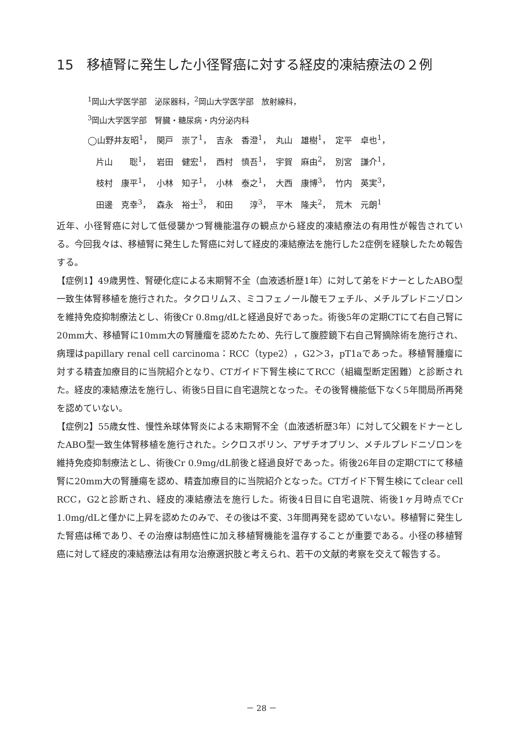15　移植腎に発生した小径腎癌に対する経皮的凍結療法の２例
<sup>1</sup> 岡山大学医学部　泌尿器科，<sup>2</sup>岡山大学医学部　放射線科，
<sup>3</sup> 岡山大学医学部　腎臓・糖尿病・内分泌内科
| ◯山野井友昭<sup>1</sup>， | 関戸 崇了<sup>1</sup>， | 吉永 香澄<sup>1</sup>， | 丸山 雄樹<sup>1</sup>， | 定平 卓也<sup>1</sup>， |
| 片山 聡<sup>1</sup>， | 岩田 健宏<sup>1</sup>， | 西村 慎吾<sup>1</sup>， | 宇賀 麻由<sup>2</sup>， | 別宮 謙介<sup>1</sup>， |
| 枝村 康平<sup>1</sup>， | 小林 知子<sup>1</sup>， | 小林 泰之<sup>1</sup>， | 大西 康博<sup>3</sup>， | 竹内 英実<sup>3</sup>， |
| 田邊 克幸<sup>3</sup>， | 森永 裕士<sup>3</sup>， | 和田 淳<sup>3</sup>， | 平木 隆夫<sup>2</sup>， | 荒木 元朗<sup>1</sup> |
近年、小径腎癌に対して低侵襲かつ腎機能温存の観点から経皮的凍結療法の有用性が報告されている。今回我々は、移植腎に発生した腎癌に対して経皮的凍結療法を施行した2症例を経験したため報告する。
【症例1】49歳男性、腎硬化症による末期腎不全（血液透析歴1年）に対して弟をドナーとしたABO型一致生体腎移植を施行された。タクロリムス、ミコフェノール酸モフェチル、メチルプレドニゾロンを維持免疫抑制療法とし、術後Cr 0.8mg/dLと経過良好であった。術後5年の定期CTにて右自己腎に20mm大、移植腎に10mm大の腎腫瘤を認めたため、先行して腹腔鏡下右自己腎摘除術を施行され、病理はpapillary renal cell carcinoma：RCC（type2），G2＞3，pT1aであった。移植腎腫瘤に対する精査加療目的に当院紹介となり、CTガイド下腎生検にてRCC（組織型断定困難）と診断された。経皮的凍結療法を施行し、術後5日目に自宅退院となった。その後腎機能低下なく5年間局所再発を認めていない。
【症例2】55歳女性、慢性糸球体腎炎による末期腎不全（血液透析歴3年）に対して父親をドナーとしたABO型一致生体腎移植を施行された。シクロスポリン、アザチオプリン、メチルプレドニゾロンを維持免疫抑制療法とし、術後Cr 0.9mg/dL前後と経過良好であった。術後26年目の定期CTにて移植腎に20mm大の腎腫瘍を認め、精査加療目的に当院紹介となった。CTガイド下腎生検にてclear cell RCC，G2と診断され、経皮的凍結療法を施行した。術後4日目に自宅退院、術後1ヶ月時点でCr 1.0mg/dLと僅かに上昇を認めたのみで、その後は不変、3年間再発を認めていない。移植腎に発生した腎癌は稀であり、その治療は制癌性に加え移植腎機能を温存することが重要である。小径の移植腎癌に対して経皮的凍結療法は有用な治療選択肢と考えられ、若干の文献的考察を交えて報告する。
－ 28 －